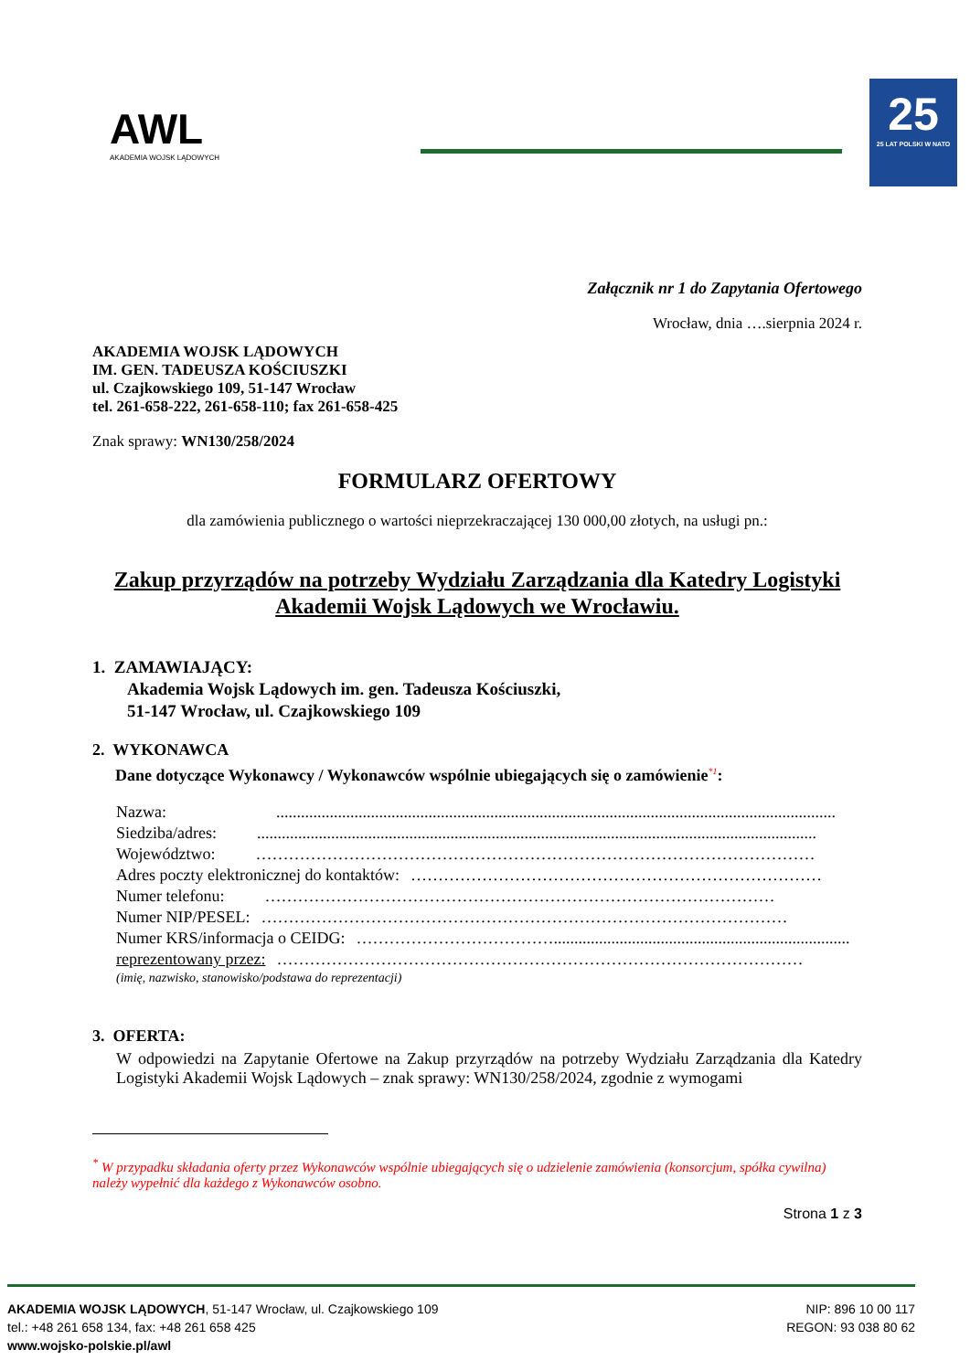AWL
AKADEMIA WOJSK LĄDOWYCH
25
25 LAT POLSKI W NATO
Załącznik nr 1 do Zapytania Ofertowego
Wrocław, dnia ….sierpnia 2024 r.
AKADEMIA WOJSK LĄDOWYCH
IM. GEN. TADEUSZA KOŚCIUSZKI
ul. Czajkowskiego 109, 51-147 Wrocław
tel. 261-658-222, 261-658-110; fax 261-658-425
Znak sprawy: WN130/258/2024
FORMULARZ OFERTOWY
dla zamówienia publicznego o wartości nieprzekraczającej 130 000,00 złotych, na usługi pn.:
Zakup przyrządów na potrzeby Wydziału Zarządzania dla Katedry Logistyki Akademii Wojsk Lądowych we Wrocławiu.
1. ZAMAWIAJĄCY:
Akademia Wojsk Lądowych im. gen. Tadeusza Kościuszki,
51-147 Wrocław, ul. Czajkowskiego 109
2. WYKONAWCA
Dane dotyczące Wykonawcy / Wykonawców wspólnie ubiegających się o zamówienie<sup>*1</sup>:
Nazwa:........................................................................................................................................
Siedziba/adres:........................................................................................................................................
Województwo: …………………………………………………………………………………………
Adres poczty elektronicznej do kontaktów: …………………………………………………………………
Numer telefonu: …………………………………………………………………………………
Numer NIP/PESEL: ……………………………………………………………………………………
Numer KRS/informacja o CEIDG: ………………………………........................................................................
reprezentowany przez: ……………………………………………………………………………………
(imię, nazwisko, stanowisko/podstawa do reprezentacji)
3. OFERTA:
W odpowiedzi na Zapytanie Ofertowe na Zakup przyrządów na potrzeby Wydziału Zarządzania dla Katedry Logistyki Akademii Wojsk Lądowych – znak sprawy: WN130/258/2024, zgodnie z wymogami
<sup>*</sup> W przypadku składania oferty przez Wykonawców wspólnie ubiegających się o udzielenie zamówienia (konsorcjum, spółka cywilna) należy wypełnić dla każdego z Wykonawców osobno.
Strona 1 z 3
AKADEMIA WOJSK LĄDOWYCH, 51-147 Wrocław, ul. Czajkowskiego 109
tel.: +48 261 658 134, fax: +48 261 658 425
www.wojsko-polskie.pl/awl
NIP: 896 10 00 117
REGON: 93 038 80 62